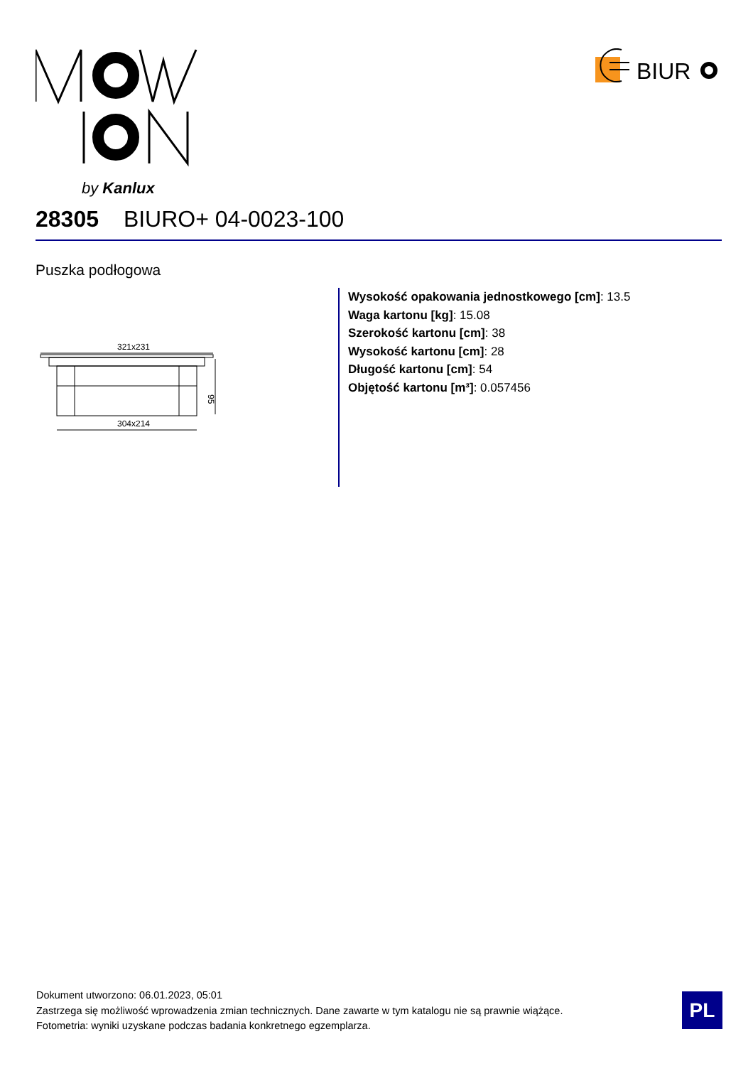by Kanlux
BIUR
28305 BIURO+ 04-0023-100
Puszka podłogowa
321x231
95
304x214
Wysokość opakowania jednostkowego [cm]: 13.5
Waga kartonu [kg]: 15.08
Szerokość kartonu [cm]: 38
Wysokość kartonu [cm]: 28
Długość kartonu [cm]: 54
Objętość kartonu [m³]: 0.057456
Dokument utworzono: 06.01.2023, 05:01
Zastrzega się możliwość wprowadzenia zmian technicznych. Dane zawarte w tym katalogu nie są prawnie wiążące.
Fotometria: wyniki uzyskane podczas badania konkretnego egzemplarza.
PL